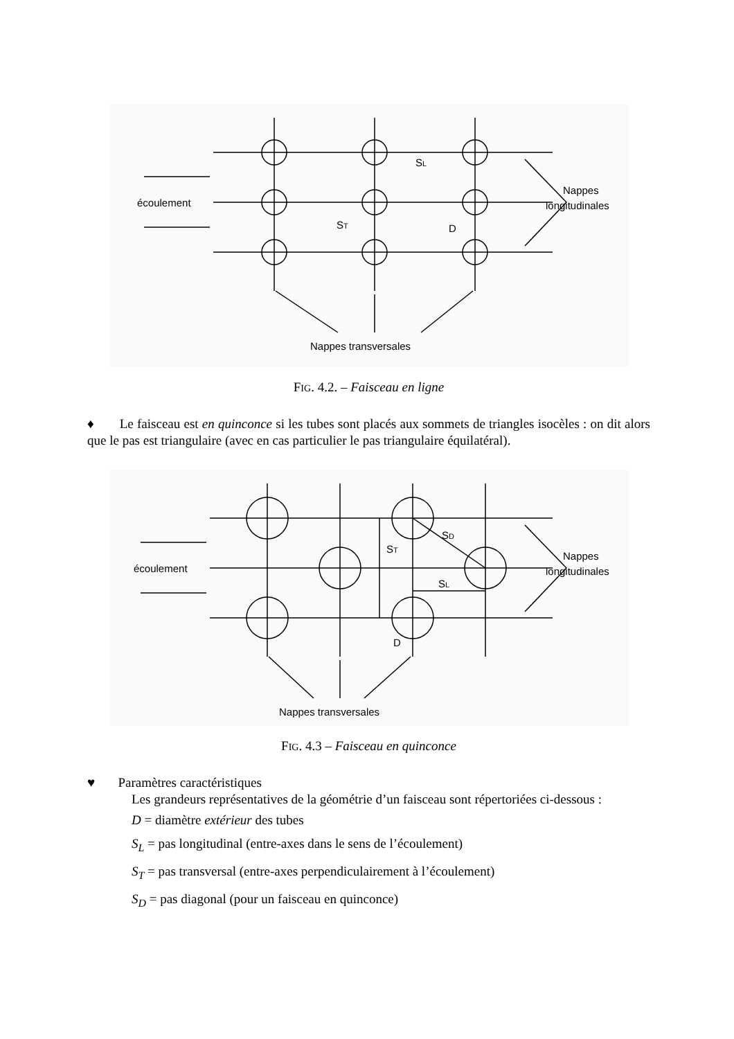écoulement
SL
ST
D
Nappes
longitudinales
Nappes transversales
FIG. 4.2. – Faisceau en ligne
♦ Le faisceau est en quinconce si les tubes sont placés aux sommets de triangles isocèles : on dit alors que le pas est triangulaire (avec en cas particulier le pas triangulaire équilatéral).
écoulement
SD
ST
SL
D
Nappes
longitudinales
Nappes transversales
FIG. 4.3 – Faisceau en quinconce
♥ Paramètres caractéristiques
Les grandeurs représentatives de la géométrie d’un faisceau sont répertoriées ci-dessous :
D = diamètre extérieur des tubes
S<sub>L</sub> = pas longitudinal (entre-axes dans le sens de l’écoulement)
S<sub>T</sub> = pas transversal (entre-axes perpendiculairement à l’écoulement)
S<sub>D</sub> = pas diagonal (pour un faisceau en quinconce)